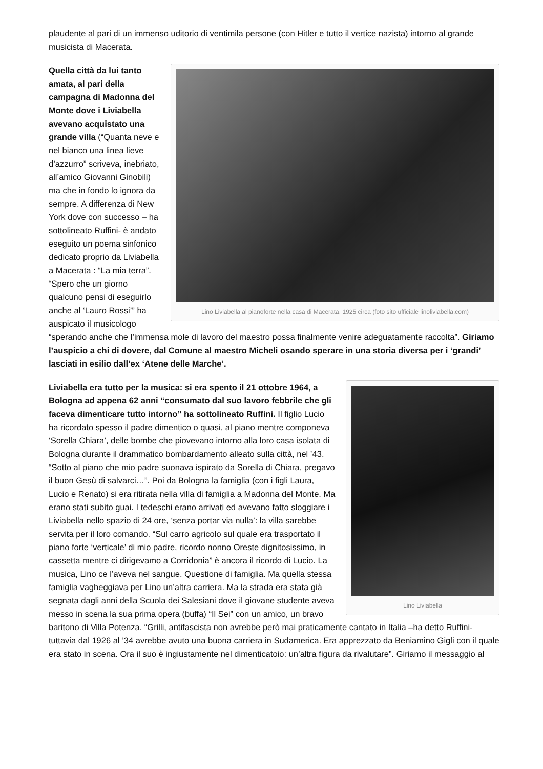plaudente al pari di un immenso uditorio di ventimila persone (con Hitler e tutto il vertice nazista) intorno al grande musicista di Macerata.
Lino Liviabella al pianoforte nella casa di Macerata. 1925 circa (foto sito ufficiale linoliviabella.com) Quella città da lui tanto amata, al pari della campagna di Madonna del Monte dove i Liviabella avevano acquistato una grande villa (“Quanta neve e nel bianco una linea lieve d’azzurro” scriveva, inebriato, all’amico Giovanni Ginobili) ma che in fondo lo ignora da sempre. A differenza di New York dove con successo – ha sottolineato Ruffini- è andato eseguito un poema sinfonico dedicato proprio da Liviabella a Macerata : “La mia terra”. “Spero che un giorno qualcuno pensi di eseguirlo anche al ‘Lauro Rossi’” ha auspicato il musicologo “sperando anche che l’immensa mole di lavoro del maestro possa finalmente venire adeguatamente raccolta”. Giriamo l’auspicio a chi di dovere, dal Comune al maestro Micheli osando sperare in una storia diversa per i ‘grandi’ lasciati in esilio dall’ex ‘Atene delle Marche’.
Lino Liviabella Liviabella era tutto per la musica: si era spento il 21 ottobre 1964, a Bologna ad appena 62 anni “consumato dal suo lavoro febbrile che gli faceva dimenticare tutto intorno” ha sottolineato Ruffini. Il figlio Lucio ha ricordato spesso il padre dimentico o quasi, al piano mentre componeva ‘Sorella Chiara’, delle bombe che piovevano intorno alla loro casa isolata di Bologna durante il drammatico bombardamento alleato sulla città, nel ’43. “Sotto al piano che mio padre suonava ispirato da Sorella di Chiara, pregavo il buon Gesù di salvarci…”. Poi da Bologna la famiglia (con i figli Laura, Lucio e Renato) si era ritirata nella villa di famiglia a Madonna del Monte. Ma erano stati subito guai. I tedeschi erano arrivati ed avevano fatto sloggiare i Liviabella nello spazio di 24 ore, ‘senza portar via nulla’: la villa sarebbe servita per il loro comando. “Sul carro agricolo sul quale era trasportato il piano forte ‘verticale’ di mio padre, ricordo nonno Oreste dignitosissimo, in cassetta mentre ci dirigevamo a Corridonia” è ancora il ricordo di Lucio. La musica, Lino ce l’aveva nel sangue. Questione di famiglia. Ma quella stessa famiglia vagheggiava per Lino un’altra carriera. Ma la strada era stata già segnata dagli anni della Scuola dei Salesiani dove il giovane studente aveva messo in scena la sua prima opera (buffa) “Il Sei” con un amico, un bravo baritono di Villa Potenza. “Grilli, antifascista non avrebbe però mai praticamente cantato in Italia –ha detto Ruffini- tuttavia dal 1926 al ’34 avrebbe avuto una buona carriera in Sudamerica. Era apprezzato da Beniamino Gigli con il quale era stato in scena. Ora il suo è ingiustamente nel dimenticatoio: un’altra figura da rivalutare”. Giriamo il messaggio al